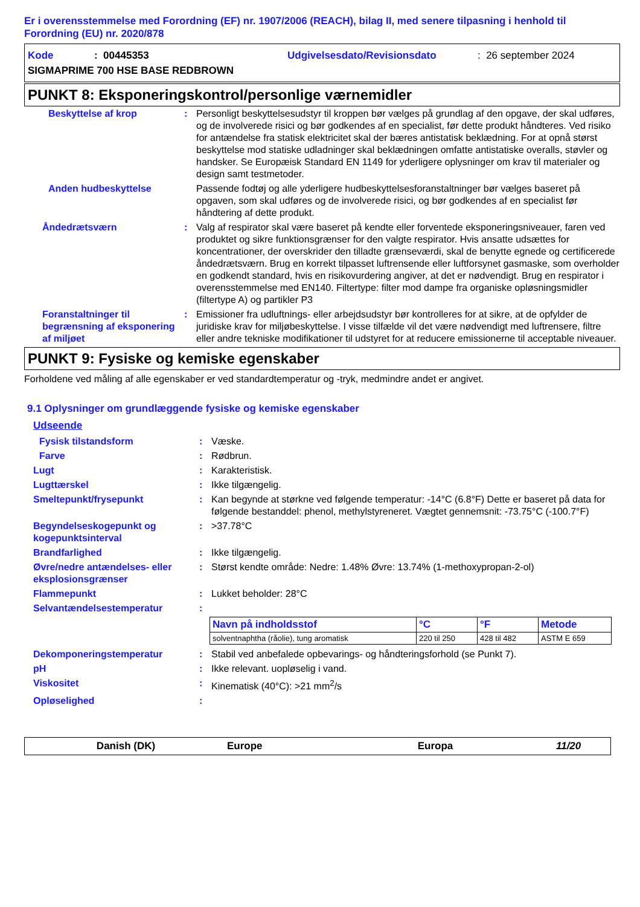Er i overensstemmelse med Forordning (EF) nr. 1907/2006 (REACH), bilag II, med senere tilpasning i henhold til Forordning (EU) nr. 2020/878
Kode: 00445353 Udgivelsesdato/Revisionsdato: 26 september 2024
SIGMAPRIME 700 HSE BASE REDBROWN
PUNKT 8: Eksponeringskontrol/personlige værnemidler
Beskyttelse af krop : Personligt beskyttelsesudstyr til kroppen bør vælges på grundlag af den opgave, der skal udføres, og de involverede risici og bør godkendes af en specialist, før dette produkt håndteres. Ved risiko for antændelse fra statisk elektricitet skal der bæres antistatisk beklædning. For at opnå størst beskyttelse mod statiske udladninger skal beklædningen omfatte antistatiske overalls, støvler og handsker. Se Europæisk Standard EN 1149 for yderligere oplysninger om krav til materialer og design samt testmetoder.
Anden hudbeskyttelse Passende fodtøj og alle yderligere hudbeskyttelsesforanstaltninger bør vælges baseret på opgaven, som skal udføres og de involverede risici, og bør godkendes af en specialist før håndtering af dette produkt.
Åndedrætsværn : Valg af respirator skal være baseret på kendte eller forventede eksponeringsniveauer, faren ved produktet og sikre funktionsgrænser for den valgte respirator. Hvis ansatte udsættes for koncentrationer, der overskrider den tilladte grænseværdi, skal de benytte egnede og certificerede åndedrætsværn. Brug en korrekt tilpasset luftrensende eller luftforsynet gasmaske, som overholder en godkendt standard, hvis en risikovurdering angiver, at det er nødvendigt. Brug en respirator i overensstemmelse med EN140. Filtertype: filter mod dampe fra organiske opløsningsmidler (filtertype A) og partikler P3
Foranstaltninger til begrænsning af eksponering af miljøet
: Emissioner fra udluftnings- eller arbejdsudstyr bør kontrolleres for at sikre, at de opfylder de juridiske krav for miljøbeskyttelse. I visse tilfælde vil det være nødvendigt med luftrensere, filtre eller andre tekniske modifikationer til udstyret for at reducere emissionerne til acceptable niveauer.
PUNKT 9: Fysiske og kemiske egenskaber
Forholdene ved måling af alle egenskaber er ved standardtemperatur og -tryk, medmindre andet er angivet.
9.1 Oplysninger om grundlæggende fysiske og kemiske egenskaber
Udseende
Fysisk tilstandsform : Væske.
Farve : Rødbrun.
Lugt : Karakteristisk.
Lugttærskel : Ikke tilgængelig.
Smeltepunkt/frysepunkt : Kan begynde at størkne ved følgende temperatur: -14°C (6.8°F) Dette er baseret på data for følgende bestanddel: phenol, methylstyreneret. Vægtet gennemsnit: -73.75°C (-100.7°F)
Begyndelseskogepunkt og kogepunktsinterval
: >37.78°C
Brandfarlighed : Ikke tilgængelig.
Øvre/nedre antændelses- eller eksplosionsgrænser
: Størst kendte område: Nedre: 1.48% Øvre: 13.74% (1-methoxypropan-2-ol)
Flammepunkt : Lukket beholder: 28°C
Selvantændelsestemperatur :
| Navn på indholdsstof | °C | °F | Metode |
| --- | --- | --- | --- |
| solventnaphtha (råolie), tung aromatisk | 220 til 250 | 428 til 482 | ASTM E 659 |
Dekomponeringstemperatur : Stabil ved anbefalede opbevarings- og håndteringsforhold (se Punkt 7).
pH : Ikke relevant. uopløselig i vand.
Viskositet : Kinematisk (40°C): >21 mm<sup>2</sup>/s
Opløselighed :
Danish (DK) Europe Europa 11/20